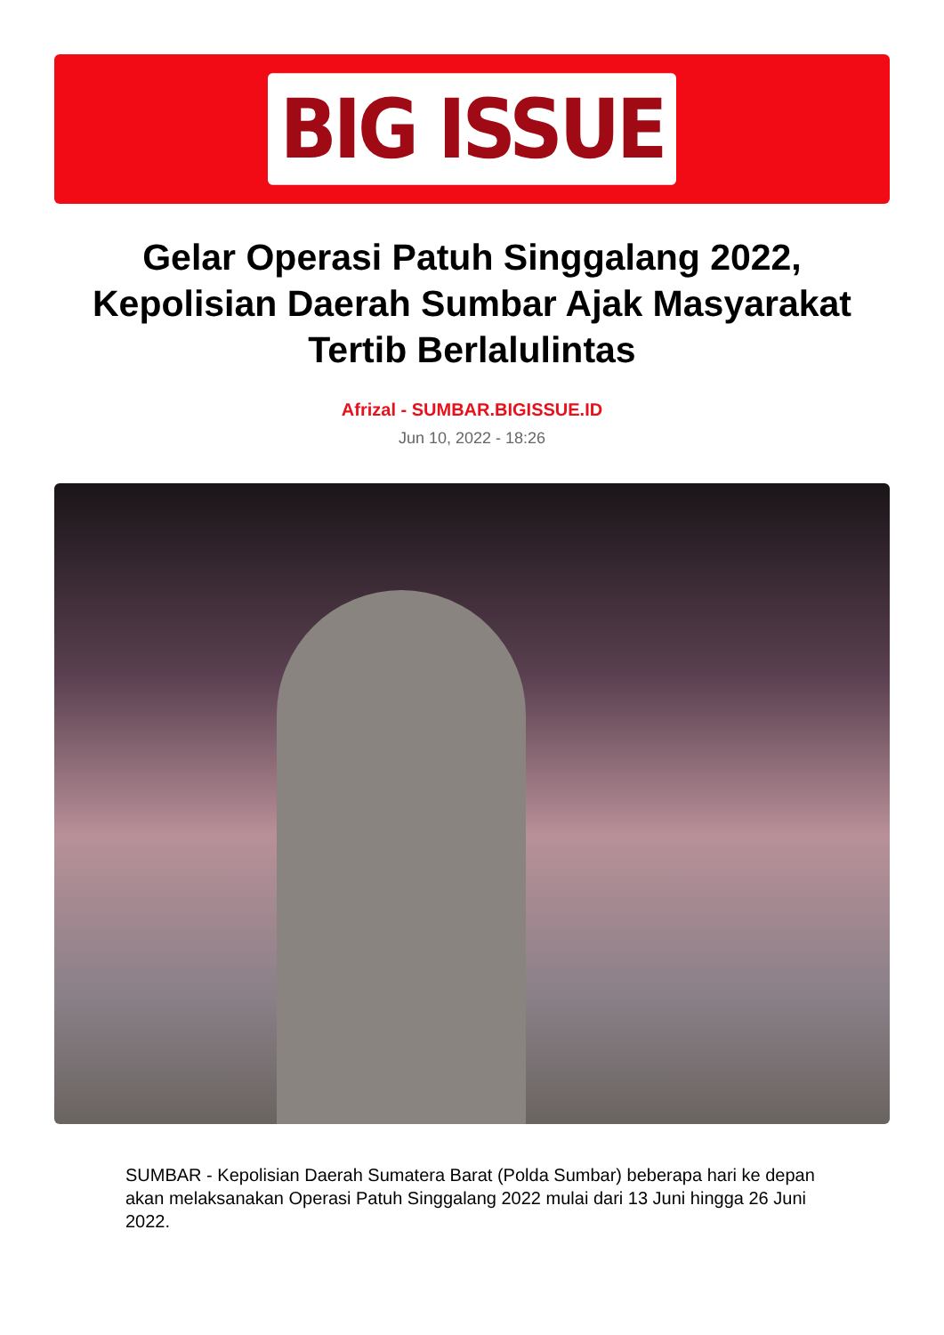BIG ISSUE
Gelar Operasi Patuh Singgalang 2022, Kepolisian Daerah Sumbar Ajak Masyarakat Tertib Berlalulintas
Afrizal - SUMBAR.BIGISSUE.ID
Jun 10, 2022 - 18:26
SUMBAR - Kepolisian Daerah Sumatera Barat (Polda Sumbar) beberapa hari ke depan akan melaksanakan Operasi Patuh Singgalang 2022 mulai dari 13 Juni hingga 26 Juni 2022.